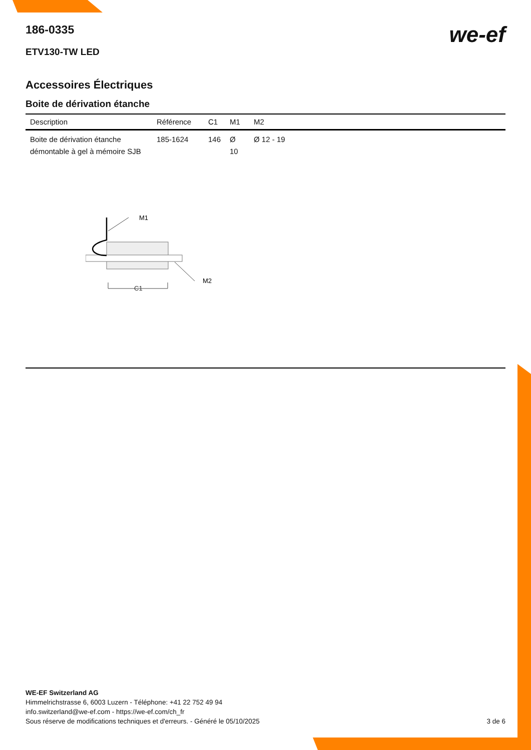we-ef
186-0335
ETV130-TW LED
Accessoires Électriques
Boite de dérivation étanche
| Description | Référence | C1 | M1 | M2 |
| --- | --- | --- | --- | --- |
| Boite de dérivation étanche démontable à gel à mémoire SJB | 185-1624 | 146 | Ø 10 | Ø 12 - 19 |
M1
M2
C1
WE-EF Switzerland AG
Himmelrichstrasse 6, 6003 Luzern - Téléphone: +41 22 752 49 94
info.switzerland@we-ef.com - https://we-ef.com/ch_fr
Sous réserve de modifications techniques et d'erreurs. - Généré le 05/10/2025 3 de 6